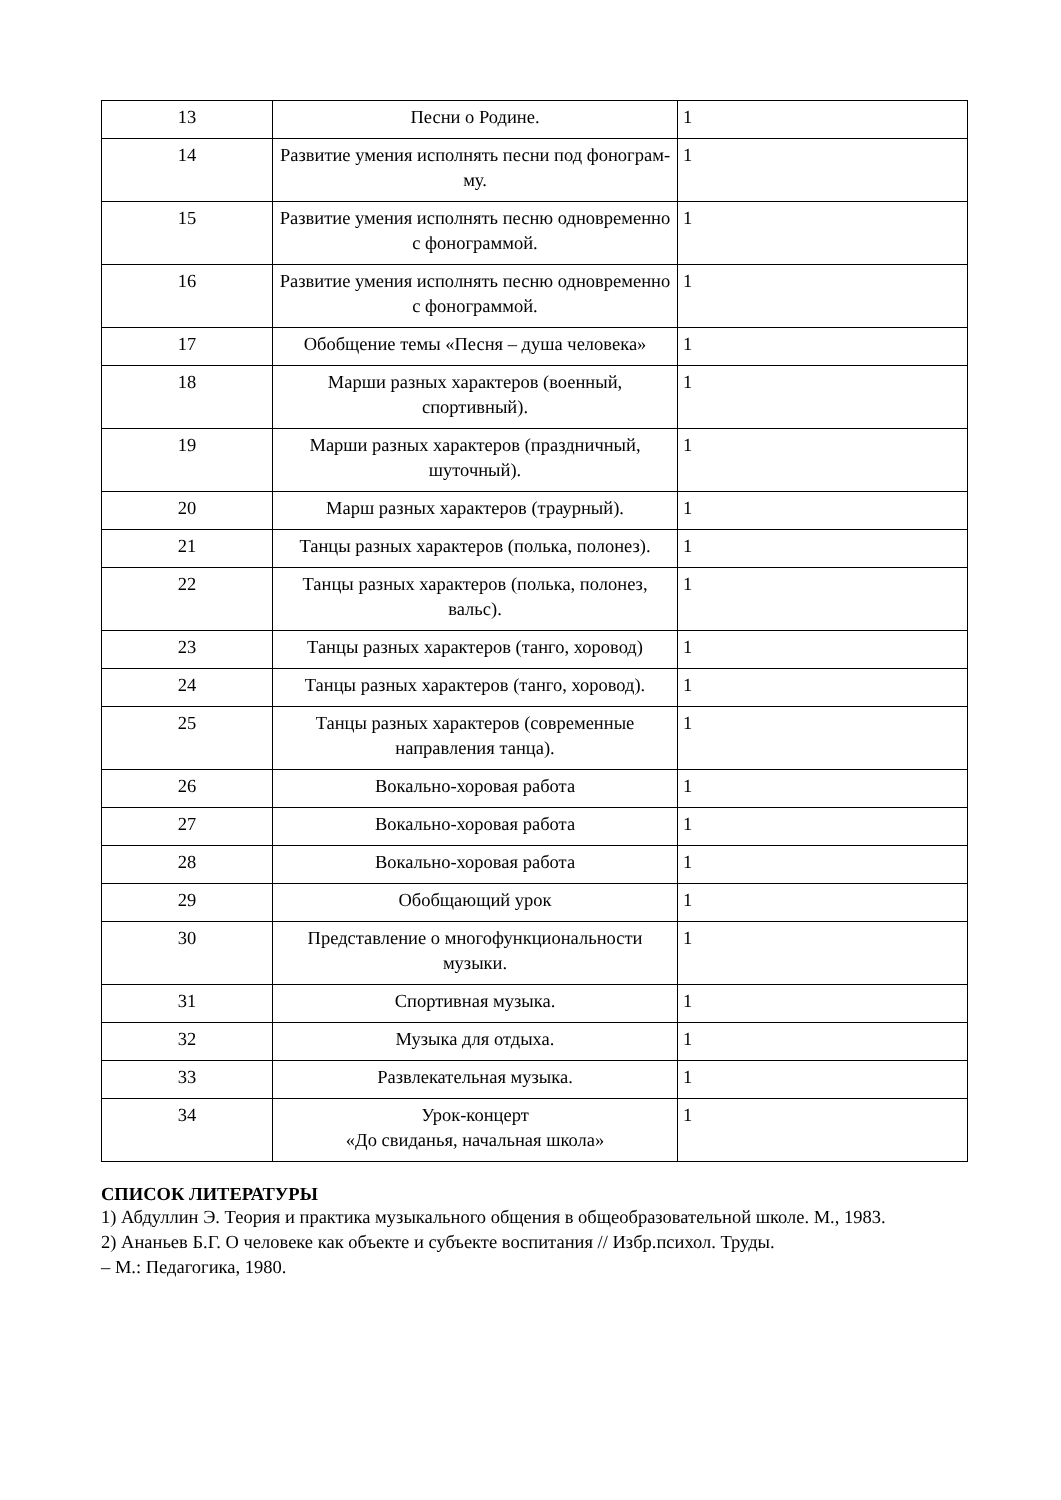| 13 | Песни о Родине. | 1 |
| 14 | Развитие умения исполнять песни под фонограм- му. | 1 |
| 15 | Развитие умения исполнять песню одновременно с фонограммой. | 1 |
| 16 | Развитие умения исполнять песню одновременно с фонограммой. | 1 |
| 17 | Обобщение темы «Песня – душа человека» | 1 |
| 18 | Марши разных характеров (военный, спортивный). | 1 |
| 19 | Марши разных характеров (праздничный, шуточный). | 1 |
| 20 | Марш разных характеров (траурный). | 1 |
| 21 | Танцы разных характеров (полька, полонез). | 1 |
| 22 | Танцы разных характеров (полька, полонез, вальс). | 1 |
| 23 | Танцы разных характеров (танго, хоровод) | 1 |
| 24 | Танцы разных характеров (танго, хоровод). | 1 |
| 25 | Танцы разных характеров (современные направления танца). | 1 |
| 26 | Вокально-хоровая работа | 1 |
| 27 | Вокально-хоровая работа | 1 |
| 28 | Вокально-хоровая работа | 1 |
| 29 | Обобщающий урок | 1 |
| 30 | Представление о многофункциональности музыки. | 1 |
| 31 | Спортивная музыка. | 1 |
| 32 | Музыка для отдыха. | 1 |
| 33 | Развлекательная музыка. | 1 |
| 34 | Урок-концерт «До свиданья, начальная школа» | 1 |
СПИСОК ЛИТЕРАТУРЫ
1) Абдуллин Э. Теория и практика музыкального общения в общеобразовательной школе. М., 1983.
2) Ананьев Б.Г. О человеке как объекте и субъекте воспитания // Избр.психол. Труды.
– М.: Педагогика, 1980.